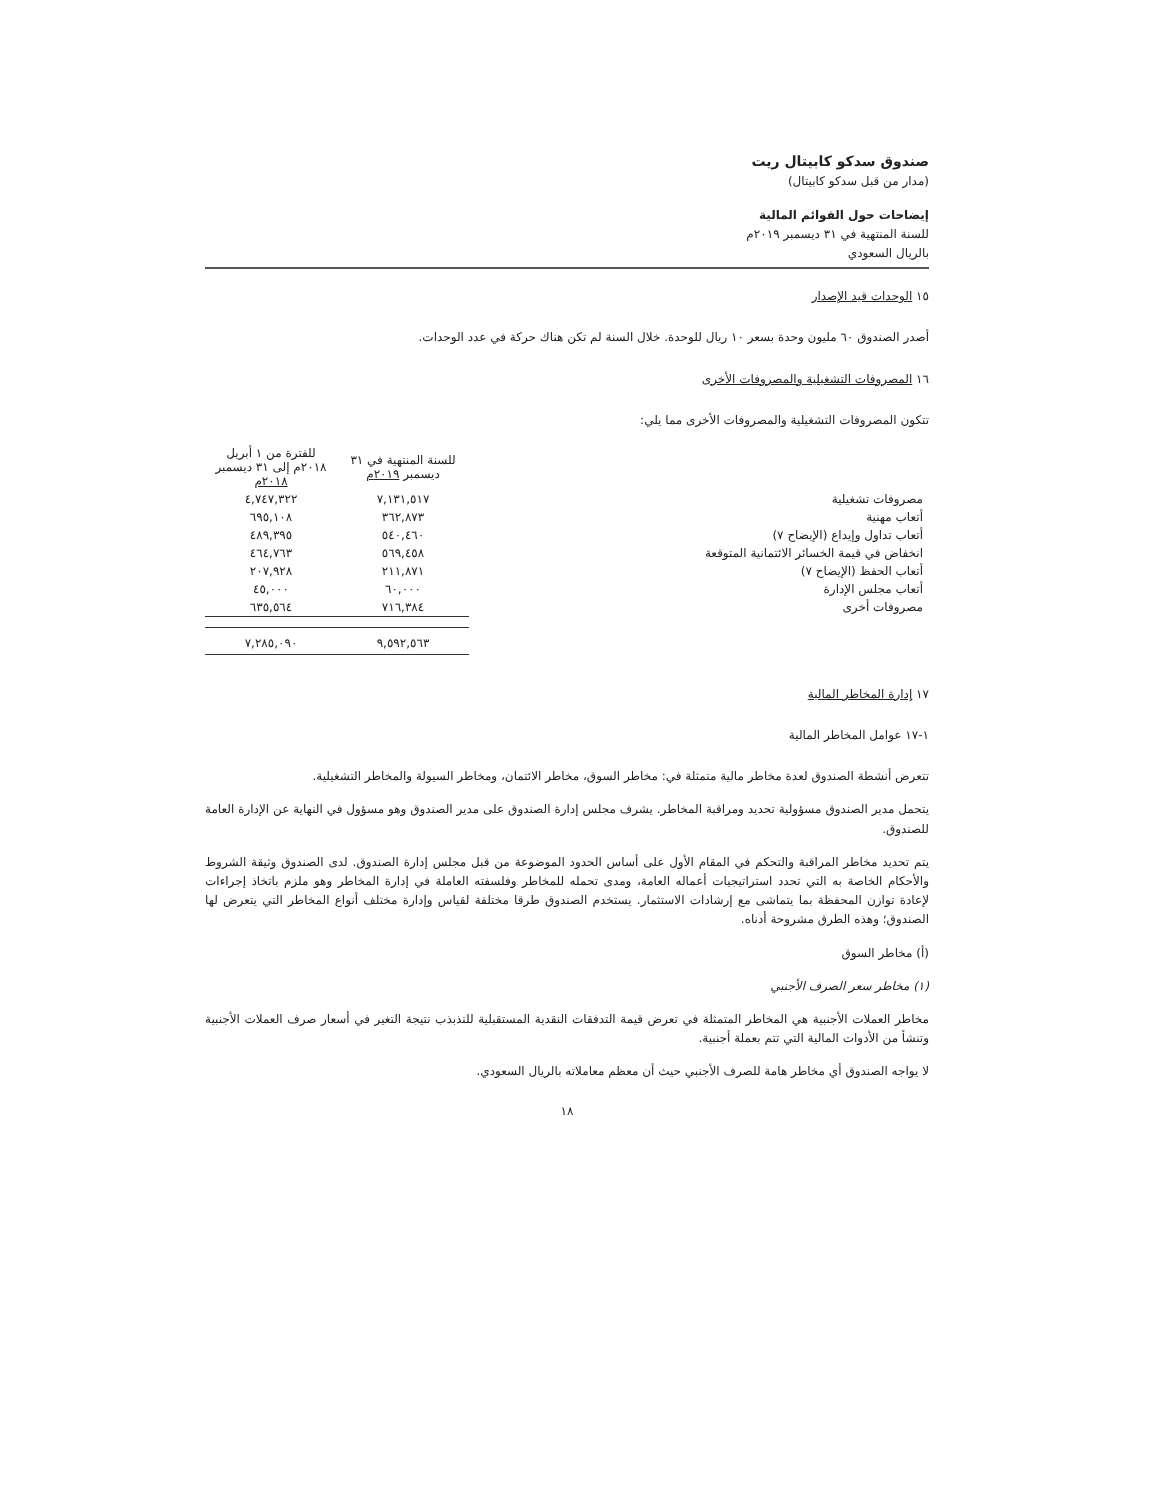صندوق سدكو كابيتال ريت
(مدار من قبل سدكو كابيتال)
إيضاحات حول القوائم المالية
للسنة المنتهية في ٣١ ديسمبر ٢٠١٩م
بالريال السعودي
١٥ الوحدات قيد الإصدار
أصدر الصندوق ٦٠ مليون وحدة بسعر ١٠ ريال للوحدة. خلال السنة لم تكن هناك حركة في عدد الوحدات.
١٦ المصروفات التشغيلية والمصروفات الأخرى
تتكون المصروفات التشغيلية والمصروفات الأخرى مما يلي:
| | للسنة المنتهية في ٣١ ديسمبر ٢٠١٩م | للفترة من ١ أبريل ٢٠١٨م إلى ٣١ ديسمبر ٢٠١٨م |
| --- | --- | --- |
| مصروفات تشغيلية | ٧,١٣١,٥١٧ | ٤,٧٤٧,٣٢٢ |
| أتعاب مهنية | ٣٦٢,٨٧٣ | ٦٩٥,١٠٨ |
| أتعاب تداول وإيداع (الإيضاح ٧) | ٥٤٠,٤٦٠ | ٤٨٩,٣٩٥ |
| انخفاض في قيمة الخسائر الائتمانية المتوقعة | ٥٦٩,٤٥٨ | ٤٦٤,٧٦٣ |
| أتعاب الحفظ (الإيضاح ٧) | ٢١١,٨٧١ | ٢٠٧,٩٢٨ |
| أتعاب مجلس الإدارة | ٦٠,٠٠٠ | ٤٥,٠٠٠ |
| مصروفات أخرى | ٧١٦,٣٨٤ | ٦٣٥,٥٦٤ |
| | ٩,٥٩٢,٥٦٣ | ٧,٢٨٥,٠٩٠ |
١٧ إدارة المخاطر المالية
١-١٧ عوامل المخاطر المالية
تتعرض أنشطة الصندوق لعدة مخاطر مالية متمثلة في: مخاطر السوق، مخاطر الائتمان، ومخاطر السيولة والمخاطر التشغيلية.
يتحمل مدير الصندوق مسؤولية تحديد ومراقبة المخاطر. يشرف مجلس إدارة الصندوق على مدير الصندوق وهو مسؤول في النهاية عن الإدارة العامة للصندوق.
يتم تحديد مخاطر المراقبة والتحكم في المقام الأول على أساس الحدود الموضوعة من قبل مجلس إدارة الصندوق. لدى الصندوق وثيقة الشروط والأحكام الخاصة به التي تحدد استراتيجيات أعماله العامة، ومدى تحمله للمخاطر وفلسفته العاملة في إدارة المخاطر وهو ملزم باتخاذ إجراءات لإعادة توازن المحفظة بما يتماشى مع إرشادات الاستثمار. يستخدم الصندوق طرقا مختلفة لقياس وإدارة مختلف أنواع المخاطر التي يتعرض لها الصندوق؛ وهذه الطرق مشروحة أدناه.
(أ) مخاطر السوق
(١) مخاطر سعر الصرف الأجنبي
مخاطر العملات الأجنبية هي المخاطر المتمثلة في تعرض قيمة التدفقات النقدية المستقبلية للتذبذب نتيجة التغير في أسعار صرف العملات الأجنبية وتنشأ من الأدوات المالية التي تتم بعملة أجنبية.
لا يواجه الصندوق أي مخاطر هامة للصرف الأجنبي حيث أن معظم معاملاته بالريال السعودي.
١٨